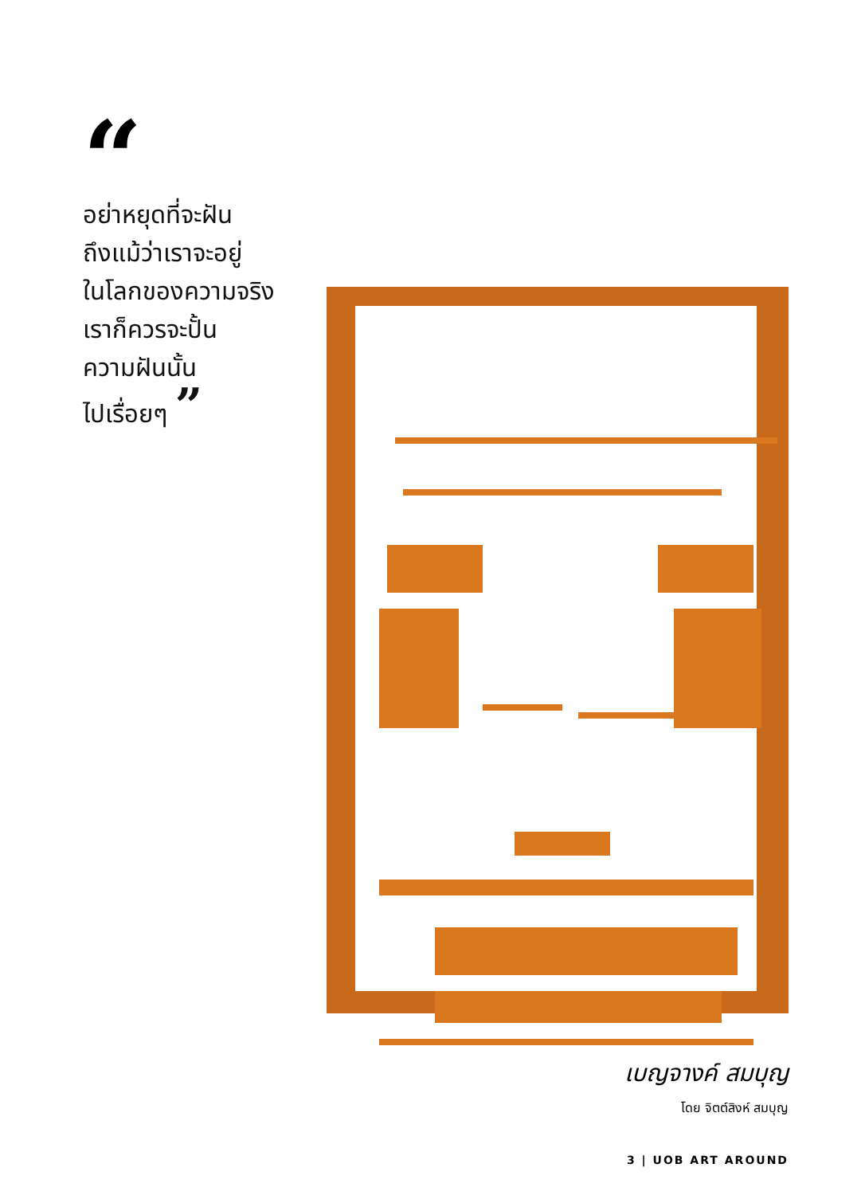“
อย่าหยุดที่จะฝัน
ถึงแม้ว่าเราจะอยู่
ในโลกของความจริง
เราก็ควรจะปั้น
ความฝันนั้น
ไปเรื่อยๆ ”
เบญจางค์ สมบุญ
โดย จิตต์สิงห์ สมบุญ
3 | UOB ART AROUND